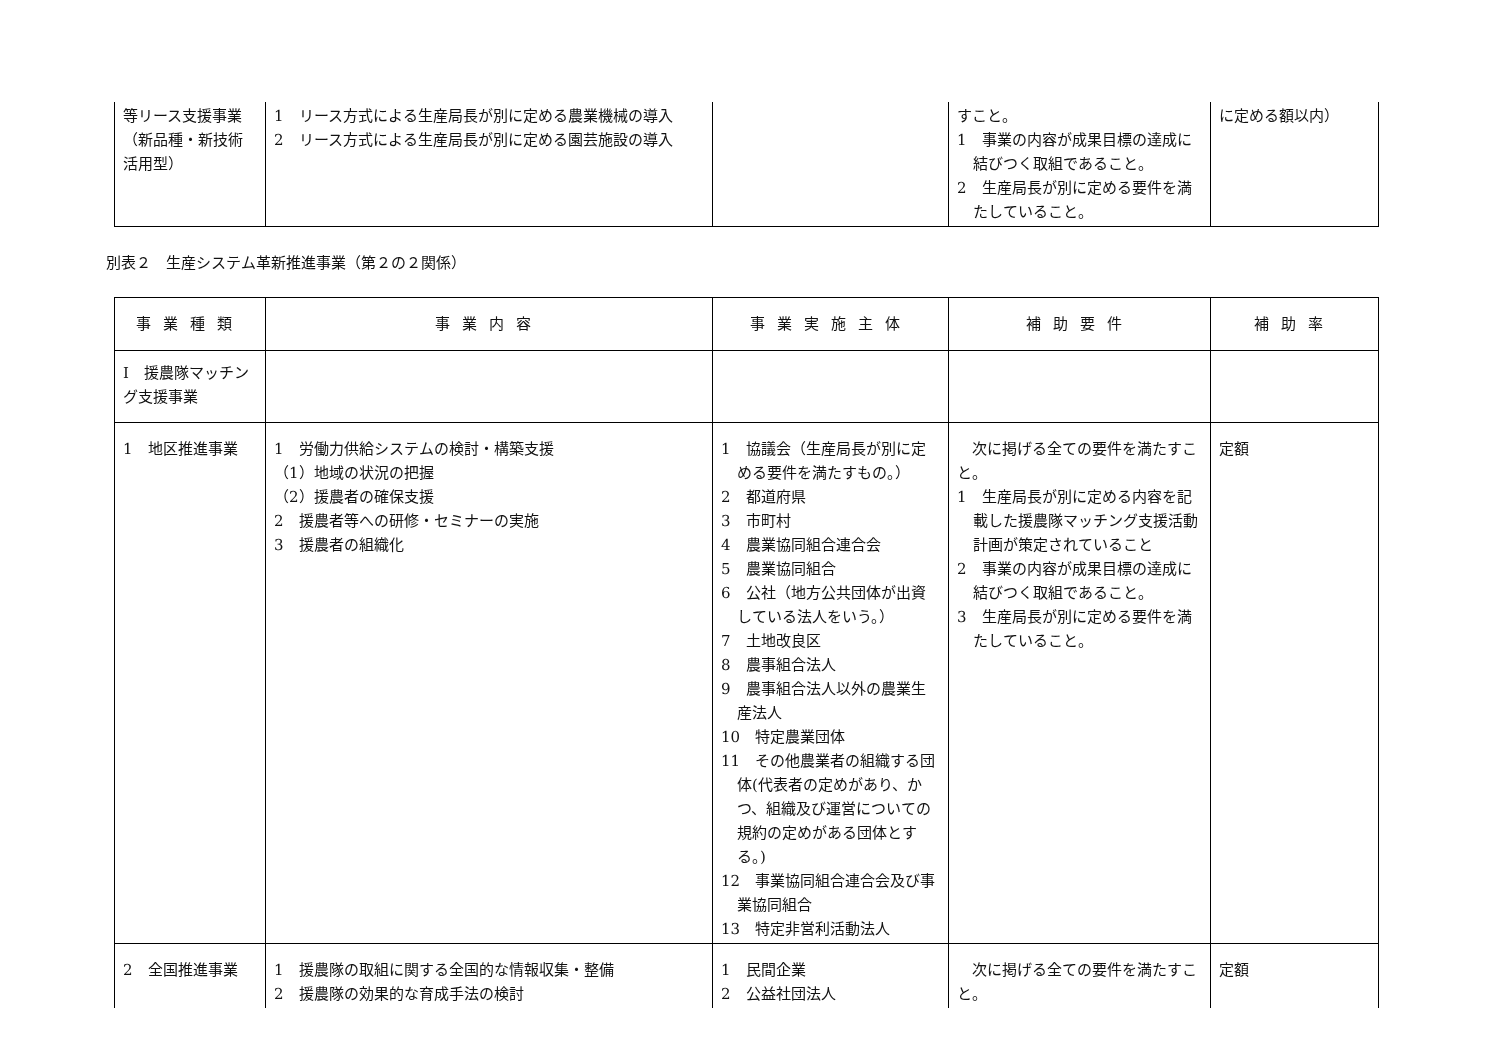| 等リース支援事業（新品種・新技術活用型） | 1 リース方式による生産局長が別に定める農業機械の導入 2 リース方式による生産局長が別に定める園芸施設の導入 | | すこと。 1 事業の内容が成果目標の達成に結びつく取組であること。 2 生産局長が別に定める要件を満たしていること。 | に定める額以内） |
別表２　生産システム革新推進事業（第２の２関係）
| 事業種類 | 事業内容 | 事業実施主体 | 補助要件 | 補助率 |
| --- | --- | --- | --- | --- |
| Ⅰ 援農隊マッチング支援事業 | | | | |
| 1 地区推進事業 | 1 労働力供給システムの検討・構築支援 （1）地域の状況の把握 （2）援農者の確保支援 2 援農者等への研修・セミナーの実施 3 援農者の組織化 | 1 協議会（生産局長が別に定める要件を満たすもの。） 2 都道府県 3 市町村 4 農業協同組合連合会 5 農業協同組合 6 公社（地方公共団体が出資している法人をいう。） 7 土地改良区 8 農事組合法人 9 農事組合法人以外の農業生産法人 10 特定農業団体 11 その他農業者の組織する団体(代表者の定めがあり、かつ、組織及び運営についての規約の定めがある団体とする。) 12 事業協同組合連合会及び事業協同組合 13 特定非営利活動法人 | 次に掲げる全ての要件を満たすこと。 1 生産局長が別に定める内容を記載した援農隊マッチング支援活動計画が策定されていること 2 事業の内容が成果目標の達成に結びつく取組であること。 3 生産局長が別に定める要件を満たしていること。 | 定額 |
| 2 全国推進事業 | 1 援農隊の取組に関する全国的な情報収集・整備 2 援農隊の効果的な育成手法の検討 | 1 民間企業 2 公益社団法人 | 次に掲げる全ての要件を満たすこと。 | 定額 |